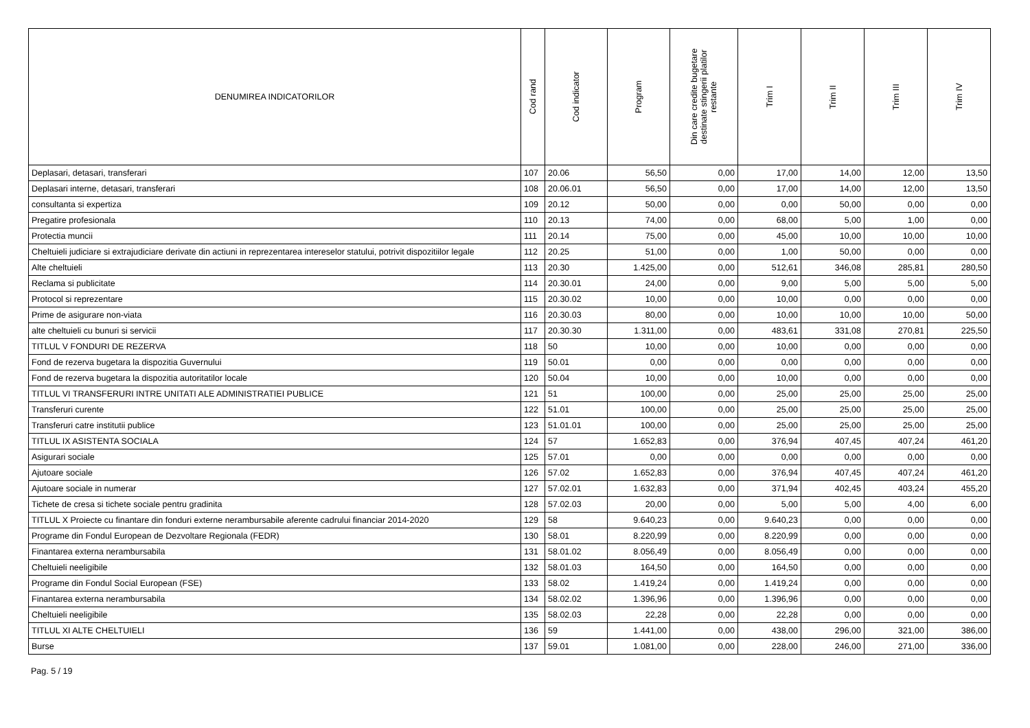| DENUMIREA INDICATORILOR | Cod rand | Cod indicator | Program | Din care credite bugetare destinate stingerii platilor restante | Trim I | Trim II | Trim III | Trim IV |
| --- | --- | --- | --- | --- | --- | --- | --- | --- |
| Deplasari, detasari, transferari | 107 | 20.06 | 56,50 | 0,00 | 17,00 | 14,00 | 12,00 | 13,50 |
| Deplasari interne, detasari, transferari | 108 | 20.06.01 | 56,50 | 0,00 | 17,00 | 14,00 | 12,00 | 13,50 |
| consultanta si expertiza | 109 | 20.12 | 50,00 | 0,00 | 0,00 | 50,00 | 0,00 | 0,00 |
| Pregatire profesionala | 110 | 20.13 | 74,00 | 0,00 | 68,00 | 5,00 | 1,00 | 0,00 |
| Protectia muncii | 111 | 20.14 | 75,00 | 0,00 | 45,00 | 10,00 | 10,00 | 10,00 |
| Cheltuieli judiciare si extrajudiciare derivate din actiuni in reprezentarea intereselor statului, potrivit dispozitiilor legale | 112 | 20.25 | 51,00 | 0,00 | 1,00 | 50,00 | 0,00 | 0,00 |
| Alte cheltuieli | 113 | 20.30 | 1.425,00 | 0,00 | 512,61 | 346,08 | 285,81 | 280,50 |
| Reclama si publicitate | 114 | 20.30.01 | 24,00 | 0,00 | 9,00 | 5,00 | 5,00 | 5,00 |
| Protocol si reprezentare | 115 | 20.30.02 | 10,00 | 0,00 | 10,00 | 0,00 | 0,00 | 0,00 |
| Prime de asigurare non-viata | 116 | 20.30.03 | 80,00 | 0,00 | 10,00 | 10,00 | 10,00 | 50,00 |
| alte cheltuieli cu bunuri si servicii | 117 | 20.30.30 | 1.311,00 | 0,00 | 483,61 | 331,08 | 270,81 | 225,50 |
| TITLUL V FONDURI DE REZERVA | 118 | 50 | 10,00 | 0,00 | 10,00 | 0,00 | 0,00 | 0,00 |
| Fond de rezerva bugetara la dispozitia Guvernului | 119 | 50.01 | 0,00 | 0,00 | 0,00 | 0,00 | 0,00 | 0,00 |
| Fond de rezerva bugetara la dispozitia autoritatilor locale | 120 | 50.04 | 10,00 | 0,00 | 10,00 | 0,00 | 0,00 | 0,00 |
| TITLUL VI TRANSFERURI INTRE UNITATI ALE ADMINISTRATIEI PUBLICE | 121 | 51 | 100,00 | 0,00 | 25,00 | 25,00 | 25,00 | 25,00 |
| Transferuri curente | 122 | 51.01 | 100,00 | 0,00 | 25,00 | 25,00 | 25,00 | 25,00 |
| Transferuri catre institutii publice | 123 | 51.01.01 | 100,00 | 0,00 | 25,00 | 25,00 | 25,00 | 25,00 |
| TITLUL IX ASISTENTA SOCIALA | 124 | 57 | 1.652,83 | 0,00 | 376,94 | 407,45 | 407,24 | 461,20 |
| Asigurari sociale | 125 | 57.01 | 0,00 | 0,00 | 0,00 | 0,00 | 0,00 | 0,00 |
| Ajutoare sociale | 126 | 57.02 | 1.652,83 | 0,00 | 376,94 | 407,45 | 407,24 | 461,20 |
| Ajutoare sociale in numerar | 127 | 57.02.01 | 1.632,83 | 0,00 | 371,94 | 402,45 | 403,24 | 455,20 |
| Tichete de cresa si tichete sociale pentru gradinita | 128 | 57.02.03 | 20,00 | 0,00 | 5,00 | 5,00 | 4,00 | 6,00 |
| TITLUL X Proiecte cu finantare din fonduri externe nerambursabile aferente cadrului financiar 2014-2020 | 129 | 58 | 9.640,23 | 0,00 | 9.640,23 | 0,00 | 0,00 | 0,00 |
| Programe din Fondul European de Dezvoltare Regionala (FEDR) | 130 | 58.01 | 8.220,99 | 0,00 | 8.220,99 | 0,00 | 0,00 | 0,00 |
| Finantarea externa nerambursabila | 131 | 58.01.02 | 8.056,49 | 0,00 | 8.056,49 | 0,00 | 0,00 | 0,00 |
| Cheltuieli neeligibile | 132 | 58.01.03 | 164,50 | 0,00 | 164,50 | 0,00 | 0,00 | 0,00 |
| Programe din Fondul Social European (FSE) | 133 | 58.02 | 1.419,24 | 0,00 | 1.419,24 | 0,00 | 0,00 | 0,00 |
| Finantarea externa nerambursabila | 134 | 58.02.02 | 1.396,96 | 0,00 | 1.396,96 | 0,00 | 0,00 | 0,00 |
| Cheltuieli neeligibile | 135 | 58.02.03 | 22,28 | 0,00 | 22,28 | 0,00 | 0,00 | 0,00 |
| TITLUL XI ALTE CHELTUIELI | 136 | 59 | 1.441,00 | 0,00 | 438,00 | 296,00 | 321,00 | 386,00 |
| Burse | 137 | 59.01 | 1.081,00 | 0,00 | 228,00 | 246,00 | 271,00 | 336,00 |
Pag. 5 / 19